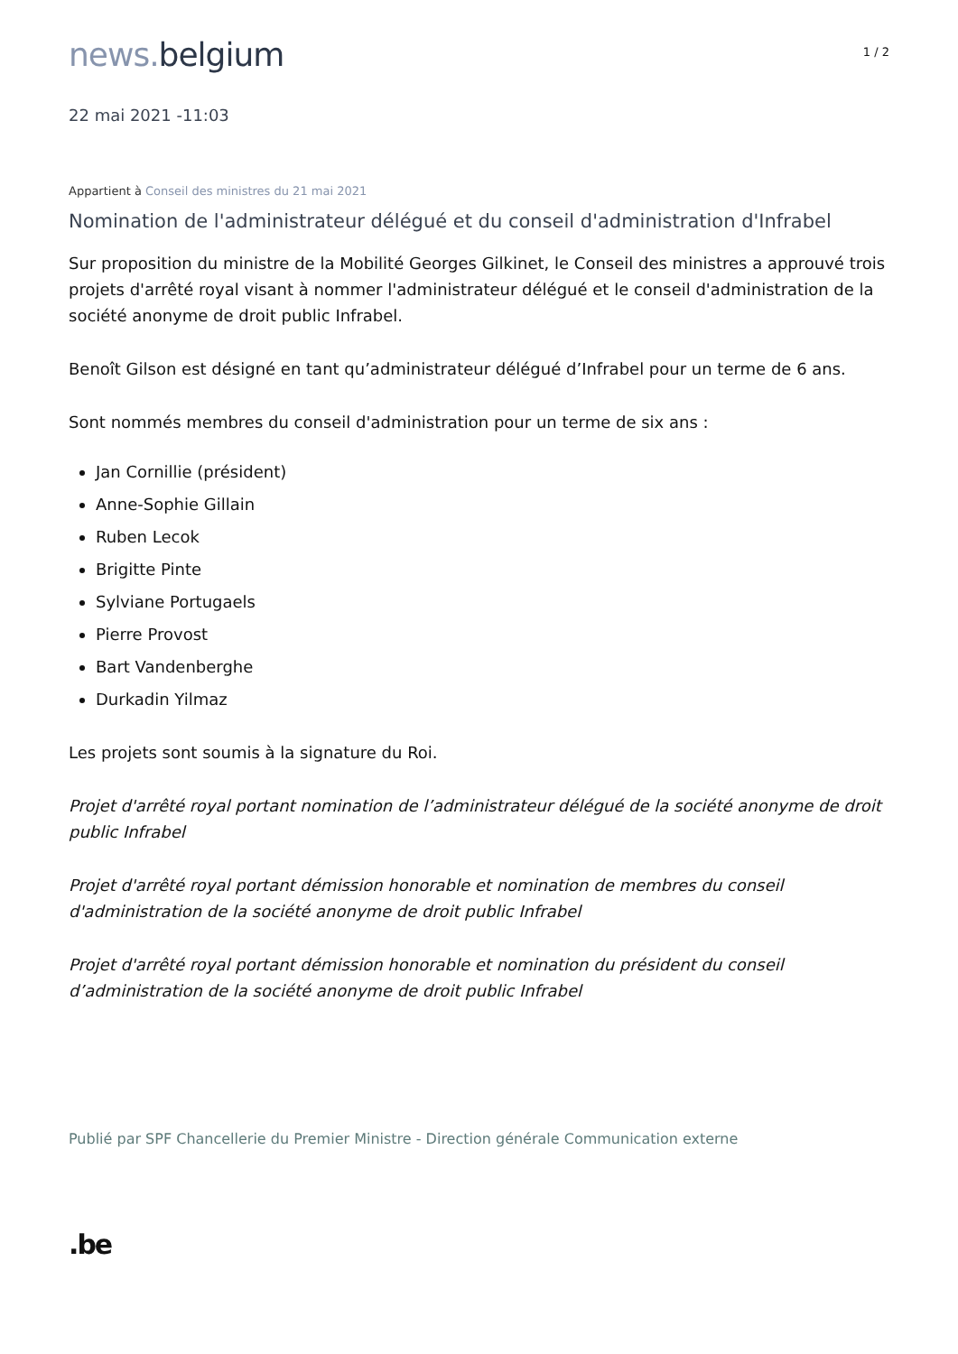news. belgium
1 / 2
22 mai 2021 -11:03
Appartient à Conseil des ministres du 21 mai 2021
Nomination de l'administrateur délégué et du conseil d'administration d'Infrabel
Sur proposition du ministre de la Mobilité Georges Gilkinet, le Conseil des ministres a approuvé trois projets d'arrêté royal visant à nommer l'administrateur délégué et le conseil d'administration de la société anonyme de droit public Infrabel.
Benoît Gilson est désigné en tant qu’administrateur délégué d’Infrabel pour un terme de 6 ans.
Sont nommés membres du conseil d'administration pour un terme de six ans :
Jan Cornillie (président)
Anne-Sophie Gillain
Ruben Lecok
Brigitte Pinte
Sylviane Portugaels
Pierre Provost
Bart Vandenberghe
Durkadin Yilmaz
Les projets sont soumis à la signature du Roi.
Projet d'arrêté royal portant nomination de l’administrateur délégué de la société anonyme de droit public Infrabel
Projet d'arrêté royal portant démission honorable et nomination de membres du conseil d'administration de la société anonyme de droit public Infrabel
Projet d'arrêté royal portant démission honorable et nomination du président du conseil d’administration de la société anonyme de droit public Infrabel
Publié par SPF Chancellerie du Premier Ministre - Direction générale Communication externe
.be